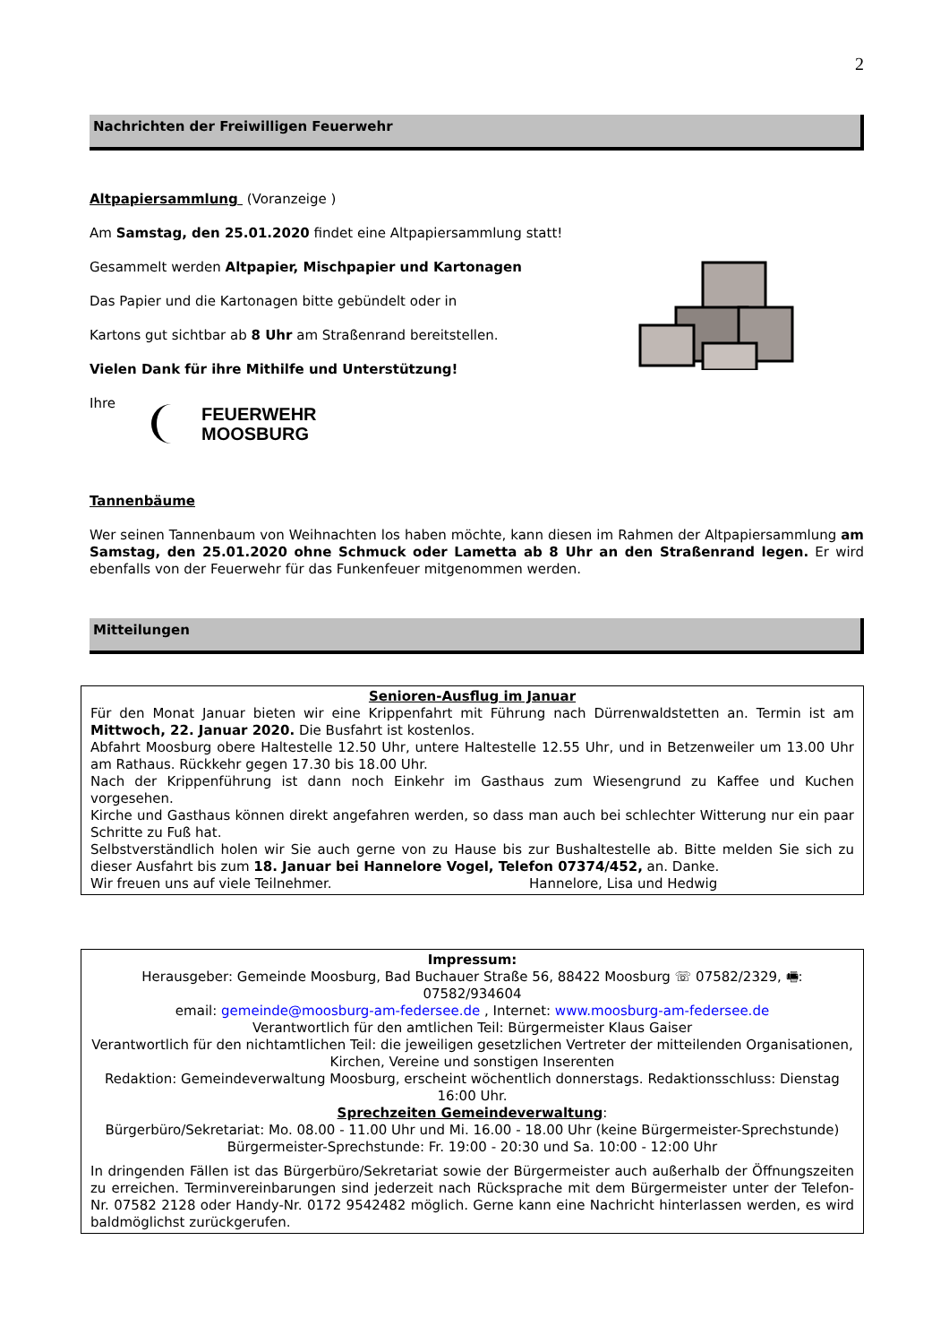2
Nachrichten der Freiwilligen Feuerwehr
Altpapiersammlung (Voranzeige )
Am Samstag, den 25.01.2020 findet eine Altpapiersammlung statt!
Gesammelt werden Altpapier, Mischpapier und Kartonagen
Das Papier und die Kartonagen bitte gebündelt oder in
Kartons gut sichtbar ab 8 Uhr am Straßenrand bereitstellen.
Vielen Dank für ihre Mithilfe und Unterstützung!
Ihre
FEUERWEHR
MOOSBURG
Tannenbäume
Wer seinen Tannenbaum von Weihnachten los haben möchte, kann diesen im Rahmen der Altpapiersammlung am Samstag, den 25.01.2020 ohne Schmuck oder Lametta ab 8 Uhr an den Straßenrand legen. Er wird ebenfalls von der Feuerwehr für das Funkenfeuer mitgenommen werden.
Mitteilungen
Senioren-Ausflug im Januar
Für den Monat Januar bieten wir eine Krippenfahrt mit Führung nach Dürrenwaldstetten an. Termin ist am Mittwoch, 22. Januar 2020. Die Busfahrt ist kostenlos.
Abfahrt Moosburg obere Haltestelle 12.50 Uhr, untere Haltestelle 12.55 Uhr, und in Betzenweiler um 13.00 Uhr am Rathaus. Rückkehr gegen 17.30 bis 18.00 Uhr.
Nach der Krippenführung ist dann noch Einkehr im Gasthaus zum Wiesengrund zu Kaffee und Kuchen vorgesehen.
Kirche und Gasthaus können direkt angefahren werden, so dass man auch bei schlechter Witterung nur ein paar Schritte zu Fuß hat.
Selbstverständlich holen wir Sie auch gerne von zu Hause bis zur Bushaltestelle ab. Bitte melden Sie sich zu dieser Ausfahrt bis zum 18. Januar bei Hannelore Vogel, Telefon 07374/452, an. Danke.
Wir freuen uns auf viele Teilnehmer. Hannelore, Lisa und Hedwig
Impressum:
Herausgeber: Gemeinde Moosburg, Bad Buchauer Straße 56, 88422 Moosburg ☏ 07582/2329, 🖷: 07582/934604
email: gemeinde@moosburg-am-federsee.de , Internet: www.moosburg-am-federsee.de
Verantwortlich für den amtlichen Teil: Bürgermeister Klaus Gaiser
Verantwortlich für den nichtamtlichen Teil: die jeweiligen gesetzlichen Vertreter der mitteilenden Organisationen, Kirchen, Vereine und sonstigen Inserenten
Redaktion: Gemeindeverwaltung Moosburg, erscheint wöchentlich donnerstags. Redaktionsschluss: Dienstag 16:00 Uhr.
Sprechzeiten Gemeindeverwaltung:
Bürgerbüro/Sekretariat: Mo. 08.00 - 11.00 Uhr und Mi. 16.00 - 18.00 Uhr (keine Bürgermeister-Sprechstunde)
Bürgermeister-Sprechstunde: Fr. 19:00 - 20:30 und Sa. 10:00 - 12:00 Uhr
In dringenden Fällen ist das Bürgerbüro/Sekretariat sowie der Bürgermeister auch außerhalb der Öffnungszeiten zu erreichen. Terminvereinbarungen sind jederzeit nach Rücksprache mit dem Bürgermeister unter der Telefon-Nr. 07582 2128 oder Handy-Nr. 0172 9542482 möglich. Gerne kann eine Nachricht hinterlassen werden, es wird baldmöglichst zurückgerufen.